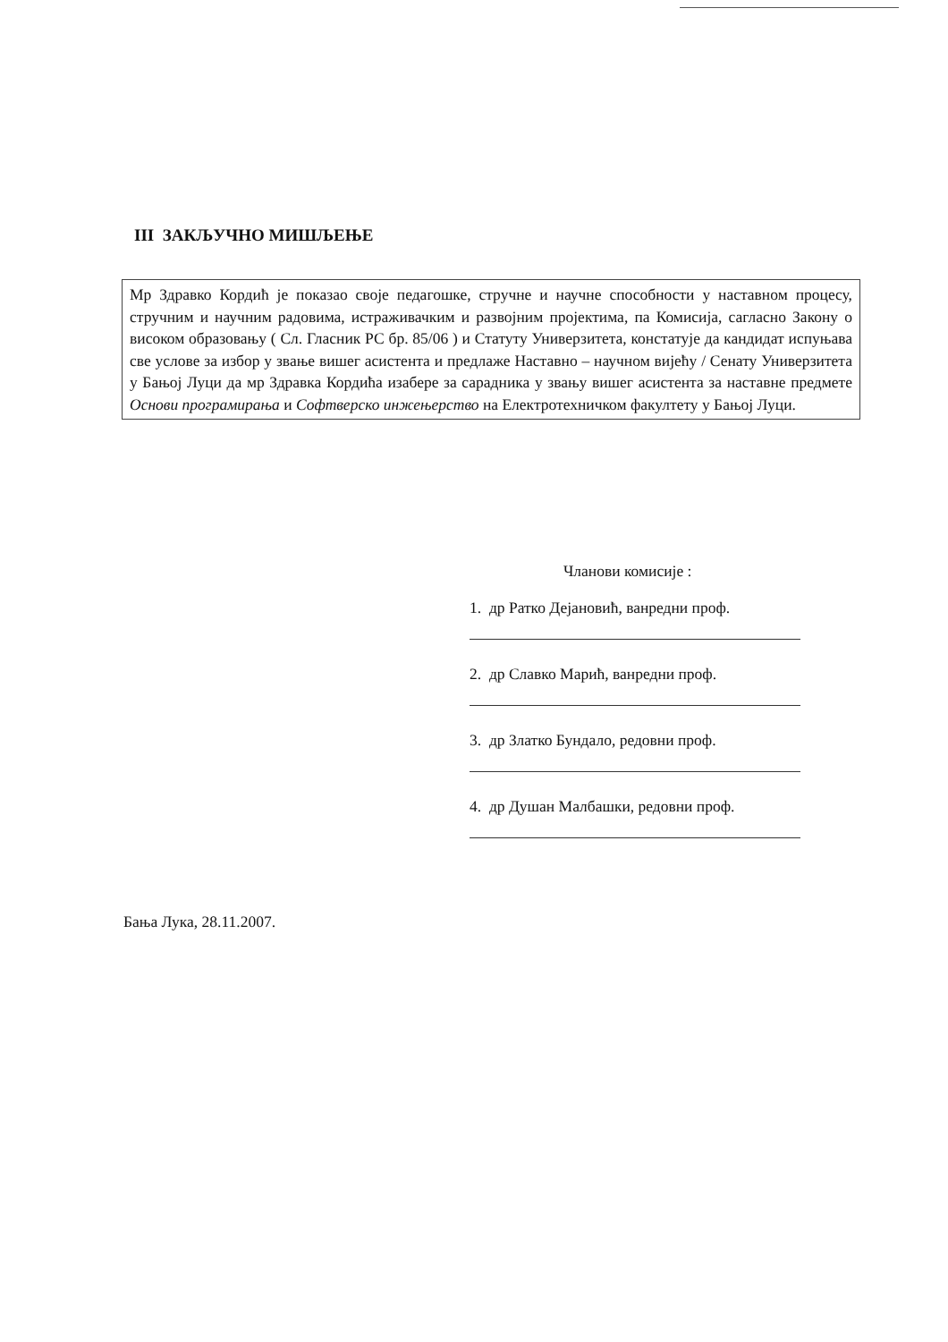III ЗАКЉУЧНО МИШЉЕЊЕ
Мр Здравко Кордић је показао своје педагошке, стручне и научне способности у наставном процесу, стручним и научним радовима, истраживачким и развојним пројектима, па Комисија, сагласно Закону о високом образовању ( Сл. Гласник РС бр. 85/06 ) и Статуту Универзитета, констатује да кандидат испуњава све услове за избор у звање вишег асистента и предлаже Наставно – научном вијећу / Сенату Универзитета у Бањој Луци да мр Здравка Кордића изабере за сарадника у звању вишег асистента за наставне предмете Основи програмирања и Софтверско инжењерство на Електротехничком факултету у Бањој Луци.
Чланови комисије :
1. др Ратко Дејановић, ванредни проф.
2. др Славко Марић, ванредни проф.
3. др Златко Бундало, редовни проф.
4. др Душан Малбашки, редовни проф.
Бања Лука, 28.11.2007.